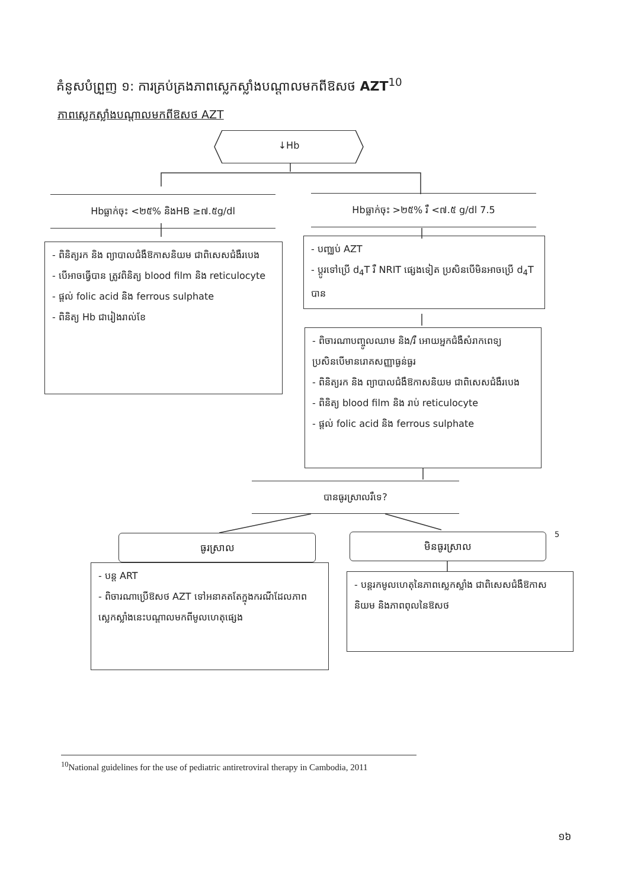គំនូសបំព្រួញ ១: ការគ្រប់គ្រងភាពស្លេកស្លាំងបណ្ដាលមកពីឱសថ AZT<sup>10</sup>
ភាពស្លេកស្លាំងបណ្ដាលមកពីឱសថ AZT
↓Hb
Hbធ្លាក់ចុះ <២៥% និងHB ≥៧.៥g/dl Hbធ្លាក់ចុះ >២៥% រឺ <៧.៥ g/dl 7.5
- ពិនិត្យរក និង ព្យាបាលជំងឺឱកាសនិយម ជាពិសេសជំងឺរបេង
- បើអាចធ្វើបាន ត្រូវពិនិត្យ blood film និង reticulocyte
- ផ្ដល់ folic acid និង ferrous sulphate
- ពិនិត្យ Hb ជារៀងរាល់ខែ
- បញ្ឈប់ AZT
- ប្ដូរទៅប្រើ d<sub>4</sub>T រឺ NRIT ផ្សេងទៀត ប្រសិនបើមិនអាចប្រើ d<sub>4</sub>T បាន
- ពិចារណាបញ្ចូលឈាម និង/រឺ អោយអ្នកជំងឺសំរាកពេទ្យប្រសិនបើមានរោគសញ្ញាធ្ងន់ធ្ងរ
- ពិនិត្យរក និង ព្យាបាលជំងឺឱកាសនិយម ជាពិសេសជំងឺរបេង
- ពិនិត្យ blood film និង រាប់ reticulocyte
- ផ្ដល់ folic acid និង ferrous sulphate
បានធូរស្រាលរឺទេ?
ធូរស្រាល មិនធូរស្រាល 5
- បន្ត ART
- ពិចារណាប្រើឱសថ AZT ទៅអនាគតតែក្នុងករណីដែលភាពស្លេកស្លាំងនេះបណ្ដាលមកពីមូលហេតុផ្សេង
- បន្តរកមូលហេតុនៃភាពស្លេកស្លាំង ជាពិសេសជំងឺឱកាសនិយម និងភាពពុលនៃឱសថ
<sup>10</sup> National guidelines for the use of pediatric antiretroviral therapy in Cambodia, 2011
១៦